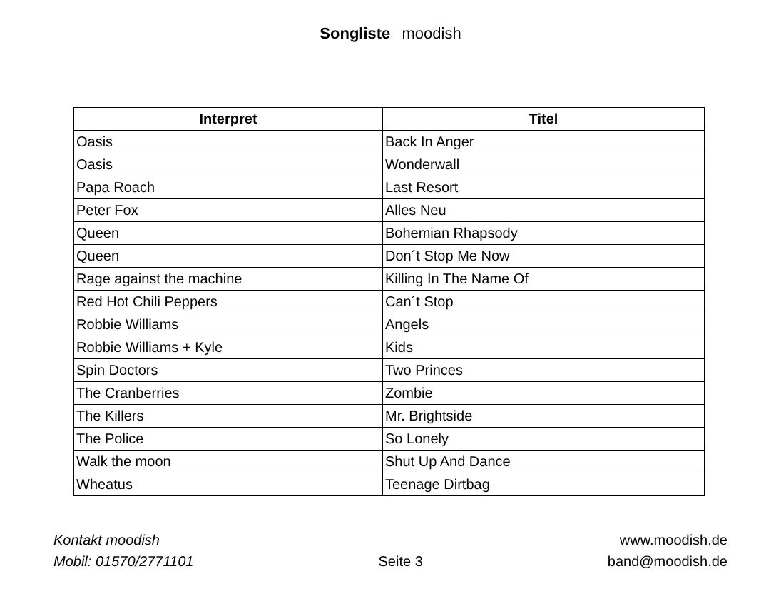Songliste moodish
| Interpret | Titel |
| --- | --- |
| Oasis | Back In Anger |
| Oasis | Wonderwall |
| Papa Roach | Last Resort |
| Peter Fox | Alles Neu |
| Queen | Bohemian Rhapsody |
| Queen | Don´t Stop Me Now |
| Rage against the machine | Killing In The Name Of |
| Red Hot Chili Peppers | Can´t Stop |
| Robbie Williams | Angels |
| Robbie Williams + Kyle | Kids |
| Spin Doctors | Two Princes |
| The Cranberries | Zombie |
| The Killers | Mr. Brightside |
| The Police | So Lonely |
| Walk the moon | Shut Up And Dance |
| Wheatus | Teenage Dirtbag |
Kontakt moodish
Mobil: 01570/2771101
Seite 3
www.moodish.de
band@moodish.de